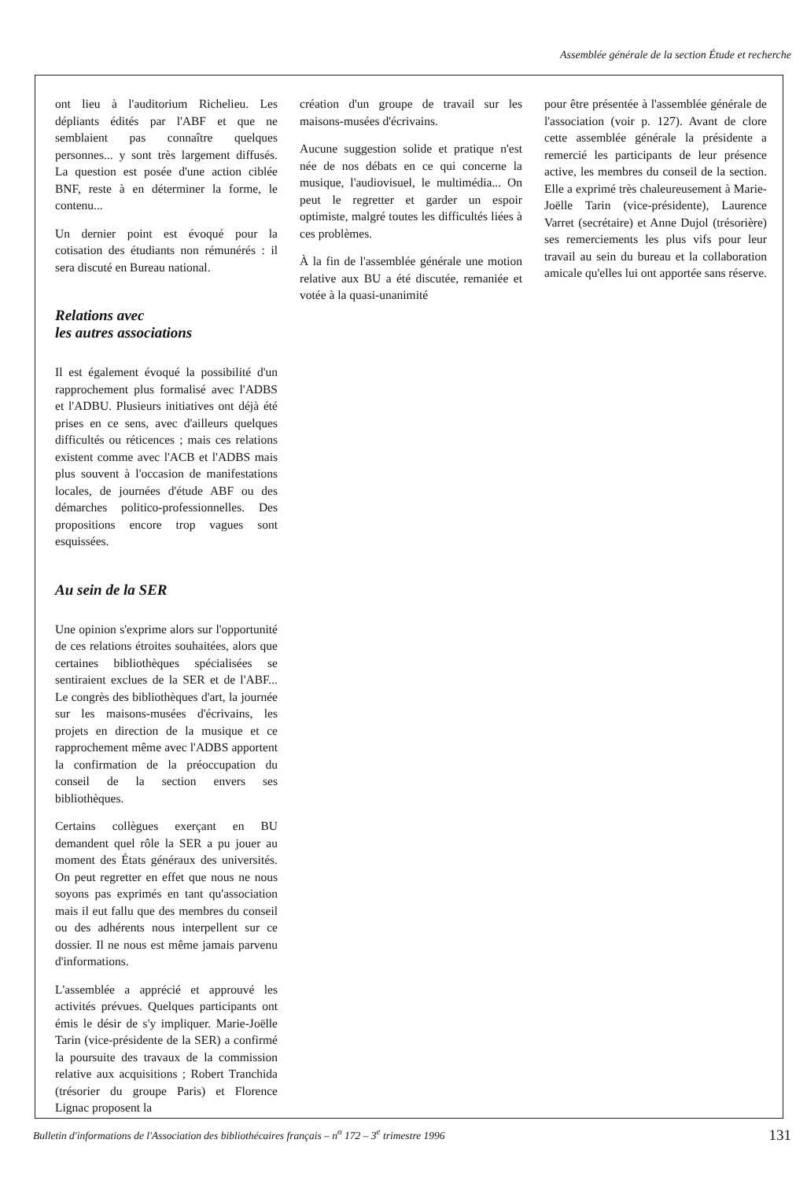Assemblée générale de la section Étude et recherche
ont lieu à l'auditorium Richelieu. Les dépliants édités par l'ABF et que ne semblaient pas connaître quelques personnes... y sont très largement diffusés. La question est posée d'une action ciblée BNF, reste à en déterminer la forme, le contenu...
Un dernier point est évoqué pour la cotisation des étudiants non rémunérés : il sera discuté en Bureau national.
Relations avec
les autres associations
Il est également évoqué la possibilité d'un rapprochement plus formalisé avec l'ADBS et l'ADBU. Plusieurs initiatives ont déjà été prises en ce sens, avec d'ailleurs quelques difficultés ou réticences ; mais ces relations existent comme avec l'ACB et l'ADBS mais plus souvent à l'occasion de manifestations locales, de journées d'étude ABF ou des démarches politico-professionnelles. Des propositions encore trop vagues sont esquissées.
Au sein de la SER
Une opinion s'exprime alors sur l'opportunité de ces relations étroites souhaitées, alors que certaines bibliothèques spécialisées se sentiraient exclues de la SER et de l'ABF... Le congrès des bibliothèques d'art, la journée sur les maisons-musées d'écrivains, les projets en direction de la musique et ce rapprochement même avec l'ADBS apportent la confirmation de la préoccupation du conseil de la section envers ses bibliothèques.
Certains collègues exerçant en BU demandent quel rôle la SER a pu jouer au moment des États généraux des universités. On peut regretter en effet que nous ne nous soyons pas exprimés en tant qu'association mais il eut fallu que des membres du conseil ou des adhérents nous interpellent sur ce dossier. Il ne nous est même jamais parvenu d'informations.
L'assemblée a apprécié et approuvé les activités prévues. Quelques participants ont émis le désir de s'y impliquer. Marie-Joëlle Tarin (vice-présidente de la SER) a confirmé la poursuite des travaux de la commission relative aux acquisitions ; Robert Tranchida (trésorier du groupe Paris) et Florence Lignac proposent la
création d'un groupe de travail sur les maisons-musées d'écrivains.
Aucune suggestion solide et pratique n'est née de nos débats en ce qui concerne la musique, l'audiovisuel, le multimédia... On peut le regretter et garder un espoir optimiste, malgré toutes les difficultés liées à ces problèmes.
À la fin de l'assemblée générale une motion relative aux BU a été discutée, remaniée et votée à la quasi-unanimité
pour être présentée à l'assemblée générale de l'association (voir p. 127). Avant de clore cette assemblée générale la présidente a remercié les participants de leur présence active, les membres du conseil de la section. Elle a exprimé très chaleureusement à Marie-Joëlle Tarin (vice-présidente), Laurence Varret (secrétaire) et Anne Dujol (trésorière) ses remerciements les plus vifs pour leur travail au sein du bureau et la collaboration amicale qu'elles lui ont apportée sans réserve.
Bulletin d'informations de l'Association des bibliothécaires français – n<sup>o</sup> 172 – 3<sup>e</sup> trimestre 1996 131